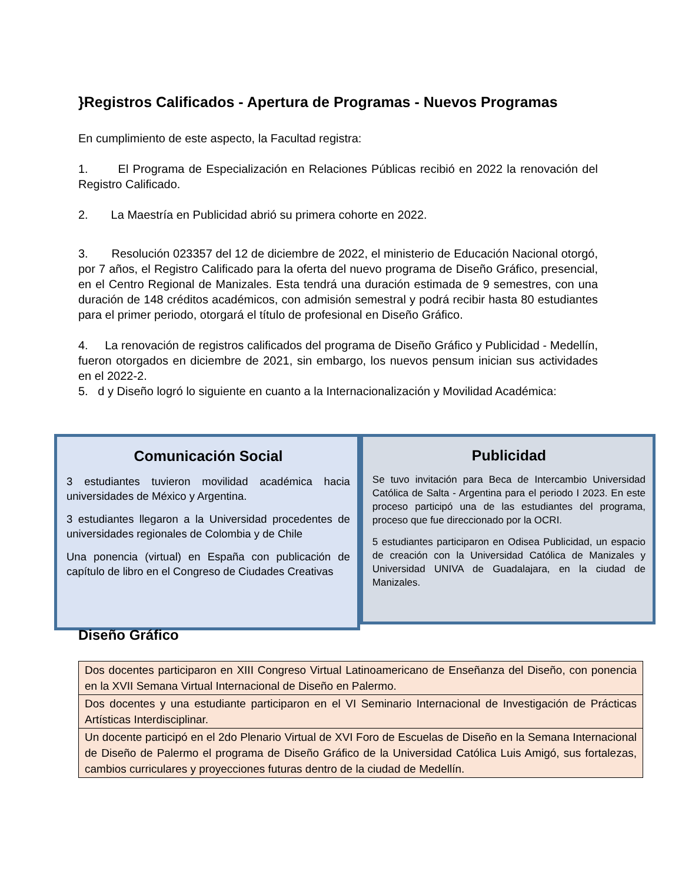}Registros Calificados - Apertura de Programas - Nuevos Programas
En cumplimiento de este aspecto, la Facultad registra:
1. El Programa de Especialización en Relaciones Públicas recibió en 2022 la renovación del Registro Calificado.
2. La Maestría en Publicidad abrió su primera cohorte en 2022.
3. Resolución 023357 del 12 de diciembre de 2022, el ministerio de Educación Nacional otorgó, por 7 años, el Registro Calificado para la oferta del nuevo programa de Diseño Gráfico, presencial, en el Centro Regional de Manizales. Esta tendrá una duración estimada de 9 semestres, con una duración de 148 créditos académicos, con admisión semestral y podrá recibir hasta 80 estudiantes para el primer periodo, otorgará el título de profesional en Diseño Gráfico.
4. La renovación de registros calificados del programa de Diseño Gráfico y Publicidad - Medellín, fueron otorgados en diciembre de 2021, sin embargo, los nuevos pensum inician sus actividades en el 2022-2.
5. d y Diseño logró lo siguiente en cuanto a la Internacionalización y Movilidad Académica:
Comunicación Social
3 estudiantes tuvieron movilidad académica hacia universidades de México y Argentina.
3 estudiantes llegaron a la Universidad procedentes de universidades regionales de Colombia y de Chile
Una ponencia (virtual) en España con publicación de capítulo de libro en el Congreso de Ciudades Creativas
Publicidad
Se tuvo invitación para Beca de Intercambio Universidad Católica de Salta - Argentina para el periodo I 2023. En este proceso participó una de las estudiantes del programa, proceso que fue direccionado por la OCRI.
5 estudiantes participaron en Odisea Publicidad, un espacio de creación con la Universidad Católica de Manizales y Universidad UNIVA de Guadalajara, en la ciudad de Manizales.
Diseño Gráfico
| Dos docentes participaron en XIII Congreso Virtual Latinoamericano de Enseñanza del Diseño, con ponencia en la XVII Semana Virtual Internacional de Diseño en Palermo. |
| Dos docentes y una estudiante participaron en el VI Seminario Internacional de Investigación de Prácticas Artísticas Interdisciplinar. |
| Un docente participó en el 2do Plenario Virtual de XVI Foro de Escuelas de Diseño en la Semana Internacional de Diseño de Palermo el programa de Diseño Gráfico de la Universidad Católica Luis Amigó, sus fortalezas, cambios curriculares y proyecciones futuras dentro de la ciudad de Medellín. |